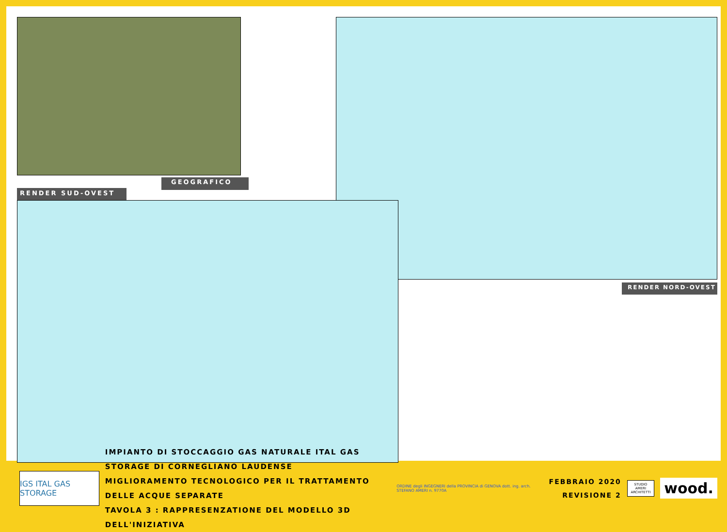GEOGRAFICO
RENDER SUD-OVEST
RENDER NORD-OVEST
IGS ITAL GAS STORAGE
IMPIANTO DI STOCCAGGIO GAS NATURALE ITAL GAS STORAGE DI CORNEGLIANO LAUDENSE
MIGLIORAMENTO TECNOLOGICO PER IL TRATTAMENTO DELLE ACQUE SEPARATE
TAVOLA 3 : RAPPRESENZATIONE DEL MODELLO 3D DELL'INIZIATIVA
ORDINE degli INGEGNERI della PROVINCIA di GENOVA dott. ing. arch. STEFANO AMERI n. 9770A
FEBBRAIO 2020
REVISIONE 2
STUDIO AMERI ARCHITETTI
wood.